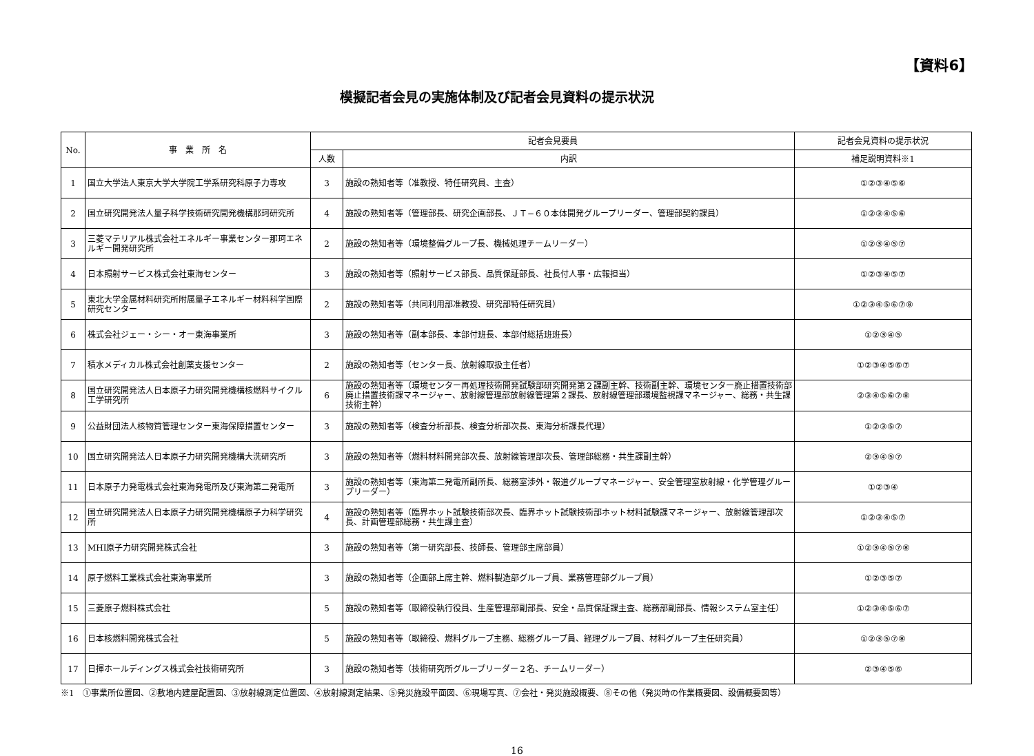模擬記者会見の実施体制及び記者会見資料の提示状況
【資料6】
| No. | 事 業 所 名 | 記者会見要員 | | 記者会見資料の提示状況 |
| --- | --- | --- | --- | --- |
| | | 人数 | 内訳 | 補足説明資料※1 |
| 1 | 国立大学法人東京大学大学院工学系研究科原子力専攻 | 3 | 施設の熟知者等（准教授、特任研究員、主査） | ①②③④⑤⑥ |
| 2 | 国立研究開発法人量子科学技術研究開発機構那珂研究所 | 4 | 施設の熟知者等（管理部長、研究企画部長、ＪＴ−６０本体開発グループリーダー、管理部契約課員） | ①②③④⑤⑥ |
| 3 | 三菱マテリアル株式会社エネルギー事業センター那珂エネルギー開発研究所 | 2 | 施設の熟知者等（環境整備グループ長、機械処理チームリーダー） | ①②③④⑤⑦ |
| 4 | 日本照射サービス株式会社東海センター | 3 | 施設の熟知者等（照射サービス部長、品質保証部長、社長付人事・広報担当） | ①②③④⑤⑦ |
| 5 | 東北大学金属材料研究所附属量子エネルギー材料科学国際研究センター | 2 | 施設の熟知者等（共同利用部准教授、研究部特任研究員） | ①②③④⑤⑥⑦⑧ |
| 6 | 株式会社ジェー・シー・オー東海事業所 | 3 | 施設の熟知者等（副本部長、本部付班長、本部付総括班班長） | ①②③④⑤ |
| 7 | 積水メディカル株式会社創薬支援センター | 2 | 施設の熟知者等（センター長、放射線取扱主任者） | ①②③④⑤⑥⑦ |
| 8 | 国立研究開発法人日本原子力研究開発機構核燃料サイクル工学研究所 | 6 | 施設の熟知者等（環境センター再処理技術開発試験部研究開発第２課副主幹、技術副主幹、環境センター廃止措置技術部廃止措置技術課マネージャー、放射線管理部放射線管理第２課長、放射線管理部環境監視課マネージャー、総務・共生課技術主幹） | ②③④⑤⑥⑦⑧ |
| 9 | 公益財団法人核物質管理センター東海保障措置センター | 3 | 施設の熟知者等（検査分析部長、検査分析部次長、東海分析課長代理） | ①②③⑤⑦ |
| 10 | 国立研究開発法人日本原子力研究開発機構大洗研究所 | 3 | 施設の熟知者等（燃料材料開発部次長、放射線管理部次長、管理部総務・共生課副主幹） | ②③④⑤⑦ |
| 11 | 日本原子力発電株式会社東海発電所及び東海第二発電所 | 3 | 施設の熟知者等（東海第二発電所副所長、総務室渉外・報道グループマネージャー、安全管理室放射線・化学管理グループリーダー） | ①②③④ |
| 12 | 国立研究開発法人日本原子力研究開発機構原子力科学研究所 | 4 | 施設の熟知者等（臨界ホット試験技術部次長、臨界ホット試験技術部ホット材料試験課マネージャー、放射線管理部次長、計画管理部総務・共生課主査） | ①②③④⑤⑦ |
| 13 | MHI原子力研究開発株式会社 | 3 | 施設の熟知者等（第一研究部長、技師長、管理部主席部員） | ①②③④⑤⑦⑧ |
| 14 | 原子燃料工業株式会社東海事業所 | 3 | 施設の熟知者等（企画部上席主幹、燃料製造部グループ員、業務管理部グループ員） | ①②③⑤⑦ |
| 15 | 三菱原子燃料株式会社 | 5 | 施設の熟知者等（取締役執行役員、生産管理部副部長、安全・品質保証課主査、総務部副部長、情報システム室主任） | ①②③④⑤⑥⑦ |
| 16 | 日本核燃料開発株式会社 | 5 | 施設の熟知者等（取締役、燃料グループ主務、総務グループ員、経理グループ員、材料グループ主任研究員） | ①②③⑤⑦⑧ |
| 17 | 日揮ホールディングス株式会社技術研究所 | 3 | 施設の熟知者等（技術研究所グループリーダー２名、チームリーダー） | ②③④⑤⑥ |
※1　①事業所位置図、②敷地内建屋配置図、③放射線測定位置図、④放射線測定結果、⑤発災施設平面図、⑥現場写真、⑦会社・発災施設概要、⑧その他（発災時の作業概要図、設備概要図等）
16